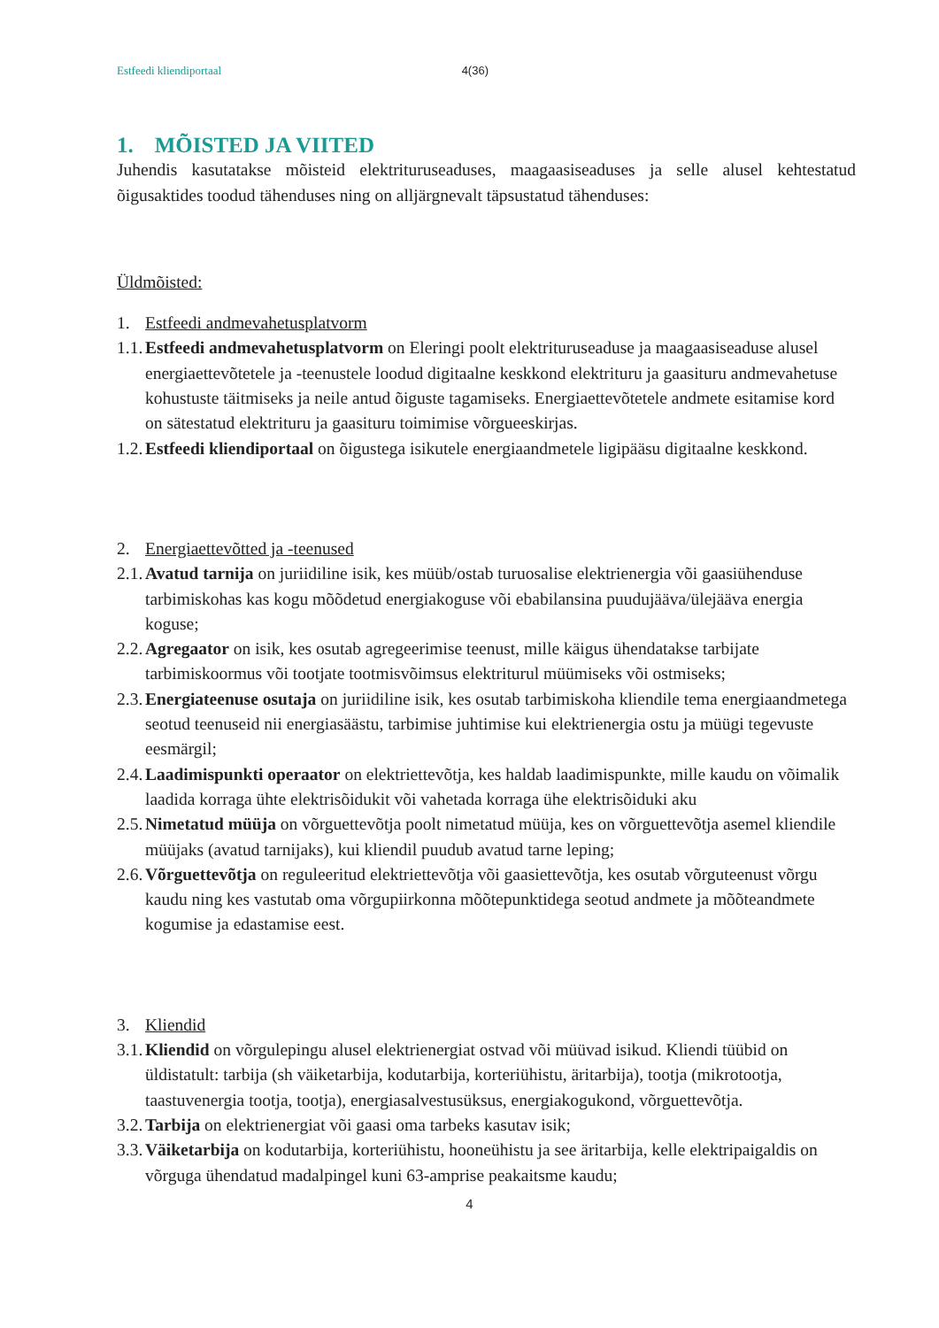Estfeedi kliendiportaal 4(36)
1. MÕISTED JA VIITED
Juhendis kasutatakse mõisteid elektrituruseaduses, maagaasiseaduses ja selle alusel kehtestatud õigusaktides toodud tähenduses ning on alljärgnevalt täpsustatud tähenduses:
Üldmõisted:
1. Estfeedi andmevahetusplatvorm
1.1. Estfeedi andmevahetusplatvorm on Eleringi poolt elektrituruseaduse ja maagaasiseaduse alusel energiaettevõtetele ja -teenustele loodud digitaalne keskkond elektrituru ja gaasituru andmevahetuse kohustuste täitmiseks ja neile antud õiguste tagamiseks. Energiaettevõtetele andmete esitamise kord on sätestatud elektrituru ja gaasituru toimimise võrgueeskirjas.
1.2. Estfeedi kliendiportaal on õigustega isikutele energiaandmetele ligipääsu digitaalne keskkond.
2. Energiaettevõtted ja -teenused
2.1. Avatud tarnija on juriidiline isik, kes müüb/ostab turuosalise elektrienergia või gaasiühenduse tarbimiskohas kas kogu mõõdetud energiakoguse või ebabilansina puudujääva/ülejääva energia koguse;
2.2. Agregaator on isik, kes osutab agregeerimise teenust, mille käigus ühendatakse tarbijate tarbimiskoormus või tootjate tootmisvõimsus elektriturul müümiseks või ostmiseks;
2.3. Energiateenuse osutaja on juriidiline isik, kes osutab tarbimiskoha kliendile tema energiaandmetega seotud teenuseid nii energiasäästu, tarbimise juhtimise kui elektrienergia ostu ja müügi tegevuste eesmärgil;
2.4. Laadimispunkti operaator on elektriettevõtja, kes haldab laadimispunkte, mille kaudu on võimalik laadida korraga ühte elektrisõidukit või vahetada korraga ühe elektrisõiduki aku
2.5. Nimetatud müüja on võrguettevõtja poolt nimetatud müüja, kes on võrguettevõtja asemel kliendile müüjaks (avatud tarnijaks), kui kliendil puudub avatud tarne leping;
2.6. Võrguettevõtja on reguleeritud elektriettevõtja või gaasiettevõtja, kes osutab võrguteenust võrgu kaudu ning kes vastutab oma võrgupiirkonna mõõtepunktidega seotud andmete ja mõõteandmete kogumise ja edastamise eest.
3. Kliendid
3.1. Kliendid on võrgulepingu alusel elektrienergiat ostvad või müüvad isikud. Kliendi tüübid on üldistatult: tarbija (sh väiketarbija, kodutarbija, korteriühistu, äritarbija), tootja (mikrotootja, taastuvenergia tootja, tootja), energiasalvestusüksus, energiakogukond, võrguettevõtja.
3.2. Tarbija on elektrienergiat või gaasi oma tarbeks kasutav isik;
3.3. Väiketarbija on kodutarbija, korteriühistu, hooneühistu ja see äritarbija, kelle elektripaigaldis on võrguga ühendatud madalpingel kuni 63-amprise peakaitsme kaudu;
4